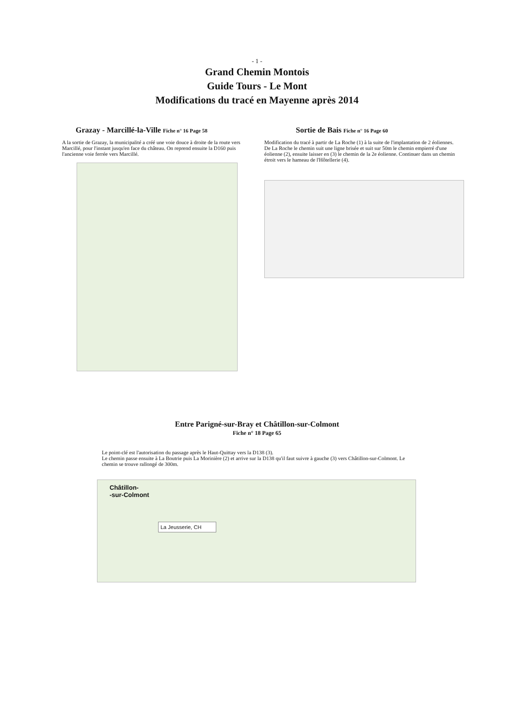- 1 -
Grand Chemin Montois
Guide Tours - Le Mont
Modifications du tracé en Mayenne après 2014
Grazay - Marcillé-la-Ville Fiche n° 16 Page 58
A la sortie de Grazay, la municipalité a créé une voie douce à droite de la route vers Marcillé, pour l'instant jusqu'en face du château. On reprend ensuite la D160 puis l'ancienne voie ferrée vers Marcillé.
Sortie de Bais Fiche n° 16 Page 60
Modification du tracé à partir de La Roche (1) à la suite de l'implantation de 2 éoliennes.
De La Roche le chemin suit une ligne brisée et suit sur 50m le chemin empierré d'une éolienne (2), ensuite laisser en (3) le chemin de la 2e éolienne. Continuer dans un chemin étroit vers le hameau de l'Hôtellerie (4).
Entre Parigné-sur-Bray et Châtillon-sur-Colmont
Fiche n° 18 Page 65
Le point-clé est l'autorisation du passage après le Haut-Quittay vers la D138 (3).
Le chemin passe ensuite à La Boutrie puis La Morinière (2) et arrive sur la D138 qu'il faut suivre à gauche (3) vers Châtillon-sur-Colmont. Le chemin se trouve rallongé de 300m.
Châtillon-
-sur-Colmont
La Jeusserie, CH